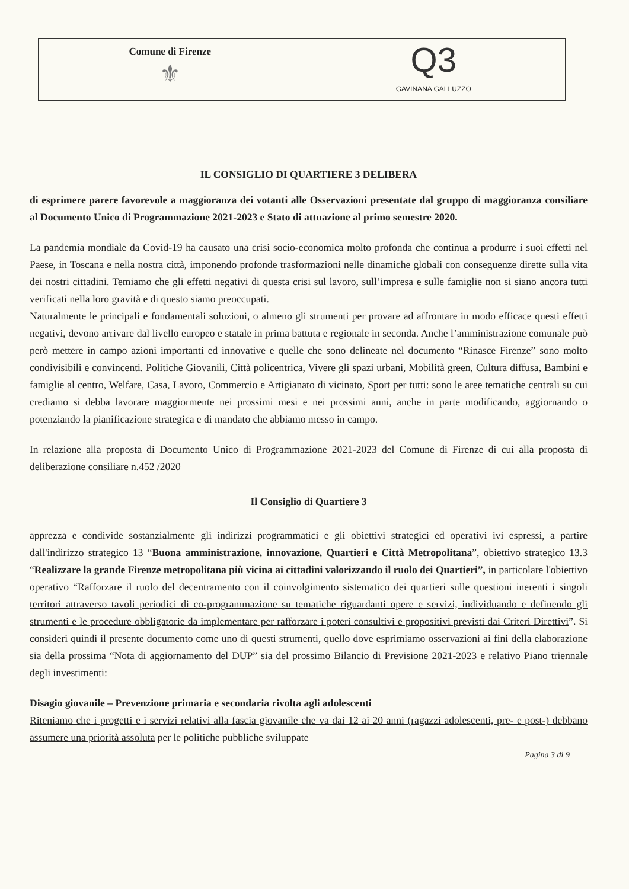| Comune di Firenze ⚜ | Q3 GAVINANA GALLUZZO |
IL CONSIGLIO DI QUARTIERE 3 DELIBERA
di esprimere parere favorevole a maggioranza dei votanti alle Osservazioni presentate dal gruppo di maggioranza consiliare al Documento Unico di Programmazione 2021-2023 e Stato di attuazione al primo semestre 2020.
La pandemia mondiale da Covid-19 ha causato una crisi socio-economica molto profonda che continua a produrre i suoi effetti nel Paese, in Toscana e nella nostra città, imponendo profonde trasformazioni nelle dinamiche globali con conseguenze dirette sulla vita dei nostri cittadini. Temiamo che gli effetti negativi di questa crisi sul lavoro, sull’impresa e sulle famiglie non si siano ancora tutti verificati nella loro gravità e di questo siamo preoccupati.
Naturalmente le principali e fondamentali soluzioni, o almeno gli strumenti per provare ad affrontare in modo efficace questi effetti negativi, devono arrivare dal livello europeo e statale in prima battuta e regionale in seconda. Anche l’amministrazione comunale può però mettere in campo azioni importanti ed innovative e quelle che sono delineate nel documento “Rinasce Firenze” sono molto condivisibili e convincenti. Politiche Giovanili, Città policentrica, Vivere gli spazi urbani, Mobilità green, Cultura diffusa, Bambini e famiglie al centro, Welfare, Casa, Lavoro, Commercio e Artigianato di vicinato, Sport per tutti: sono le aree tematiche centrali su cui crediamo si debba lavorare maggiormente nei prossimi mesi e nei prossimi anni, anche in parte modificando, aggiornando o potenziando la pianificazione strategica e di mandato che abbiamo messo in campo.
In relazione alla proposta di Documento Unico di Programmazione 2021-2023 del Comune di Firenze di cui alla proposta di deliberazione consiliare n.452 /2020
Il Consiglio di Quartiere 3
apprezza e condivide sostanzialmente gli indirizzi programmatici e gli obiettivi strategici ed operativi ivi espressi, a partire dall'indirizzo strategico 13 “Buona amministrazione, innovazione, Quartieri e Città Metropolitana”, obiettivo strategico 13.3 “Realizzare la grande Firenze metropolitana più vicina ai cittadini valorizzando il ruolo dei Quartieri”, in particolare l'obiettivo operativo “Rafforzare il ruolo del decentramento con il coinvolgimento sistematico dei quartieri sulle questioni inerenti i singoli territori attraverso tavoli periodici di co-programmazione su tematiche riguardanti opere e servizi, individuando e definendo gli strumenti e le procedure obbligatorie da implementare per rafforzare i poteri consultivi e propositivi previsti dai Criteri Direttivi”. Si consideri quindi il presente documento come uno di questi strumenti, quello dove esprimiamo osservazioni ai fini della elaborazione sia della prossima “Nota di aggiornamento del DUP” sia del prossimo Bilancio di Previsione 2021-2023 e relativo Piano triennale degli investimenti:
Disagio giovanile – Prevenzione primaria e secondaria rivolta agli adolescenti
Riteniamo che i progetti e i servizi relativi alla fascia giovanile che va dai 12 ai 20 anni (ragazzi adolescenti, pre- e post-) debbano assumere una priorità assoluta per le politiche pubbliche sviluppate
Pagina 3 di 9